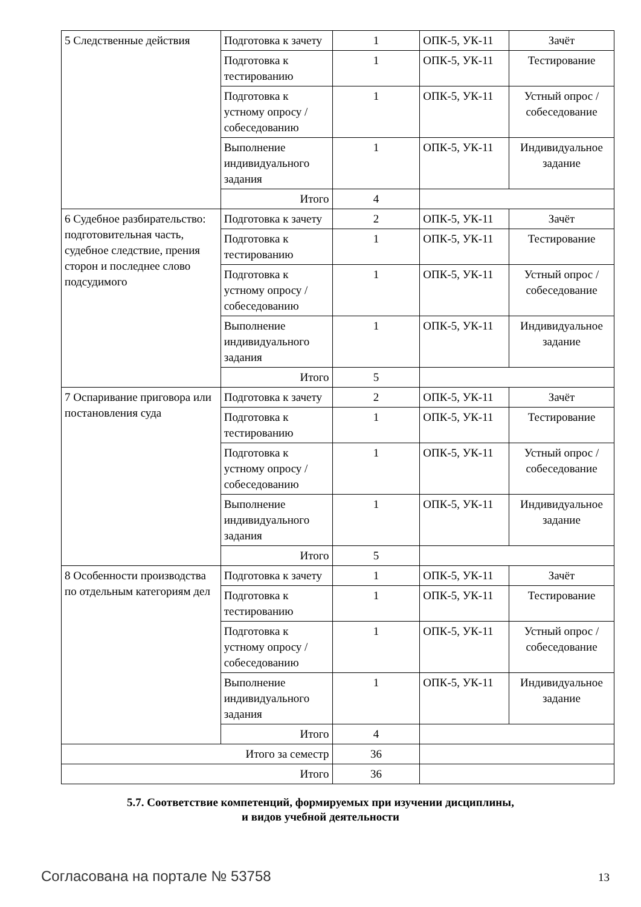| 5 Следственные действия | Подготовка к зачету | 1 | ОПК-5, УК-11 | Зачёт |
| | Подготовка к тестированию | 1 | ОПК-5, УК-11 | Тестирование |
| | Подготовка к устному опросу / собеседованию | 1 | ОПК-5, УК-11 | Устный опрос / собеседование |
| | Выполнение индивидуального задания | 1 | ОПК-5, УК-11 | Индивидуальное задание |
| | Итого | 4 | | |
| 6 Судебное разбирательство: подготовительная часть, судебное следствие, прения сторон и последнее слово подсудимого | Подготовка к зачету | 2 | ОПК-5, УК-11 | Зачёт |
| | Подготовка к тестированию | 1 | ОПК-5, УК-11 | Тестирование |
| | Подготовка к устному опросу / собеседованию | 1 | ОПК-5, УК-11 | Устный опрос / собеседование |
| | Выполнение индивидуального задания | 1 | ОПК-5, УК-11 | Индивидуальное задание |
| | Итого | 5 | | |
| 7 Оспаривание приговора или постановления суда | Подготовка к зачету | 2 | ОПК-5, УК-11 | Зачёт |
| | Подготовка к тестированию | 1 | ОПК-5, УК-11 | Тестирование |
| | Подготовка к устному опросу / собеседованию | 1 | ОПК-5, УК-11 | Устный опрос / собеседование |
| | Выполнение индивидуального задания | 1 | ОПК-5, УК-11 | Индивидуальное задание |
| | Итого | 5 | | |
| 8 Особенности производства по отдельным категориям дел | Подготовка к зачету | 1 | ОПК-5, УК-11 | Зачёт |
| | Подготовка к тестированию | 1 | ОПК-5, УК-11 | Тестирование |
| | Подготовка к устному опросу / собеседованию | 1 | ОПК-5, УК-11 | Устный опрос / собеседование |
| | Выполнение индивидуального задания | 1 | ОПК-5, УК-11 | Индивидуальное задание |
| | Итого | 4 | | |
| Итого за семестр | | 36 | | |
| Итого | | 36 | | |
5.7. Соответствие компетенций, формируемых при изучении дисциплины,
и видов учебной деятельности
Согласована на портале № 53758 13